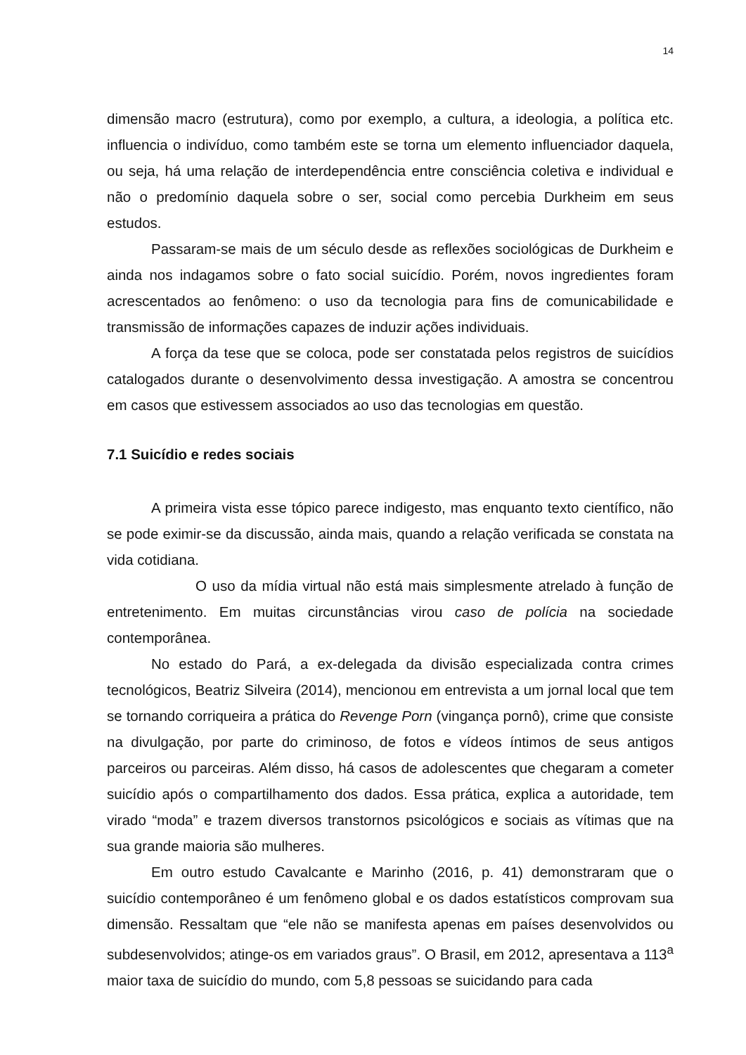14
dimensão macro (estrutura), como por exemplo, a cultura, a ideologia, a política etc. influencia o indivíduo, como também este se torna um elemento influenciador daquela, ou seja, há uma relação de interdependência entre consciência coletiva e individual e não o predomínio daquela sobre o ser, social como percebia Durkheim em seus estudos.
Passaram-se mais de um século desde as reflexões sociológicas de Durkheim e ainda nos indagamos sobre o fato social suicídio. Porém, novos ingredientes foram acrescentados ao fenômeno: o uso da tecnologia para fins de comunicabilidade e transmissão de informações capazes de induzir ações individuais.
A força da tese que se coloca, pode ser constatada pelos registros de suicídios catalogados durante o desenvolvimento dessa investigação. A amostra se concentrou em casos que estivessem associados ao uso das tecnologias em questão.
7.1 Suicídio e redes sociais
A primeira vista esse tópico parece indigesto, mas enquanto texto científico, não se pode eximir-se da discussão, ainda mais, quando a relação verificada se constata na vida cotidiana.
O uso da mídia virtual não está mais simplesmente atrelado à função de entretenimento. Em muitas circunstâncias virou caso de polícia na sociedade contemporânea.
No estado do Pará, a ex-delegada da divisão especializada contra crimes tecnológicos, Beatriz Silveira (2014), mencionou em entrevista a um jornal local que tem se tornando corriqueira a prática do Revenge Porn (vingança pornô), crime que consiste na divulgação, por parte do criminoso, de fotos e vídeos íntimos de seus antigos parceiros ou parceiras. Além disso, há casos de adolescentes que chegaram a cometer suicídio após o compartilhamento dos dados. Essa prática, explica a autoridade, tem virado “moda” e trazem diversos transtornos psicológicos e sociais as vítimas que na sua grande maioria são mulheres.
Em outro estudo Cavalcante e Marinho (2016, p. 41) demonstraram que o suicídio contemporâneo é um fenômeno global e os dados estatísticos comprovam sua dimensão. Ressaltam que “ele não se manifesta apenas em países desenvolvidos ou subdesenvolvidos; atinge-os em variados graus”. O Brasil, em 2012, apresentava a 113<sup>a</sup> maior taxa de suicídio do mundo, com 5,8 pessoas se suicidando para cada